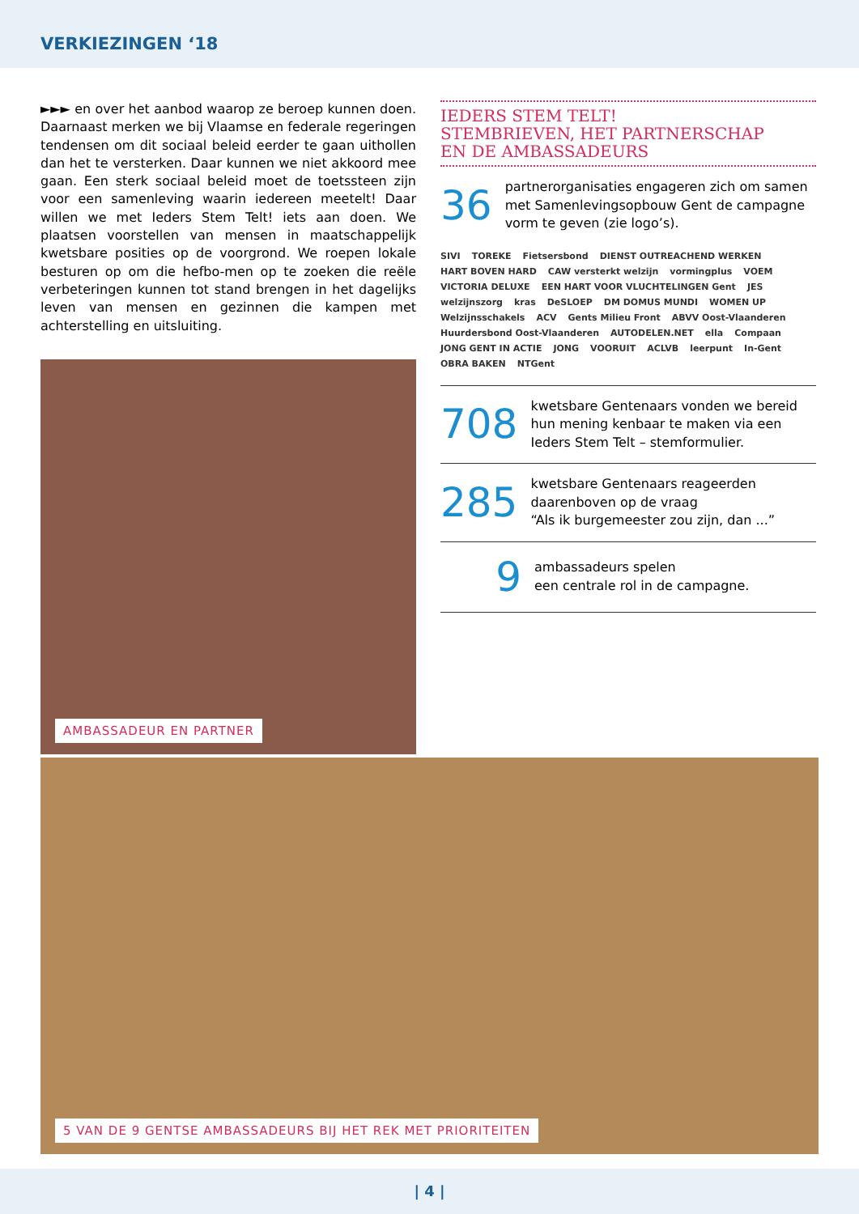VERKIEZINGEN ‘18
►►► en over het aanbod waarop ze beroep kunnen doen. Daarnaast merken we bij Vlaamse en federale regeringen tendensen om dit sociaal beleid eerder te gaan uithollen dan het te versterken. Daar kunnen we niet akkoord mee gaan. Een sterk sociaal beleid moet de toetssteen zijn voor een samenleving waarin iedereen meetelt! Daar willen we met Ieders Stem Telt! iets aan doen. We plaatsen voorstellen van mensen in maatschappelijk kwetsbare posities op de voorgrond. We roepen lokale besturen op om die hefbo-men op te zoeken die reële verbeteringen kunnen tot stand brengen in het dagelijks leven van mensen en gezinnen die kampen met achterstelling en uitsluiting.
AMBASSADEUR EN PARTNER
IEDERS STEM TELT!
STEMBRIEVEN, HET PARTNERSCHAP
EN DE AMBASSADEURS
36
partnerorganisaties engageren zich om samen met Samenlevingsopbouw Gent de campagne vorm te geven (zie logo’s).
SIVI TOREKE Fietsersbond DIENST OUTREACHEND WERKEN HART BOVEN HARD CAW versterkt welzijn vormingplus VOEM VICTORIA DELUXE EEN HART VOOR VLUCHTELINGEN Gent JES welzijnszorg kras DeSLOEP DM DOMUS MUNDI WOMEN UP Welzijnsschakels ACV Gents Milieu Front ABVV Oost-Vlaanderen Huurdersbond Oost-Vlaanderen AUTODELEN.NET ella Compaan JONG GENT IN ACTIE JONG VOORUIT ACLVB leerpunt In-Gent OBRA BAKEN NTGent
708
kwetsbare Gentenaars vonden we bereid hun mening kenbaar te maken via een Ieders Stem Telt – stemformulier.
285
kwetsbare Gentenaars reageerden daarenboven op de vraag
“Als ik burgemeester zou zijn, dan ...”
9
ambassadeurs spelen
een centrale rol in de campagne.
5 VAN DE 9 GENTSE AMBASSADEURS BIJ HET REK MET PRIORITEITEN
| 4 |